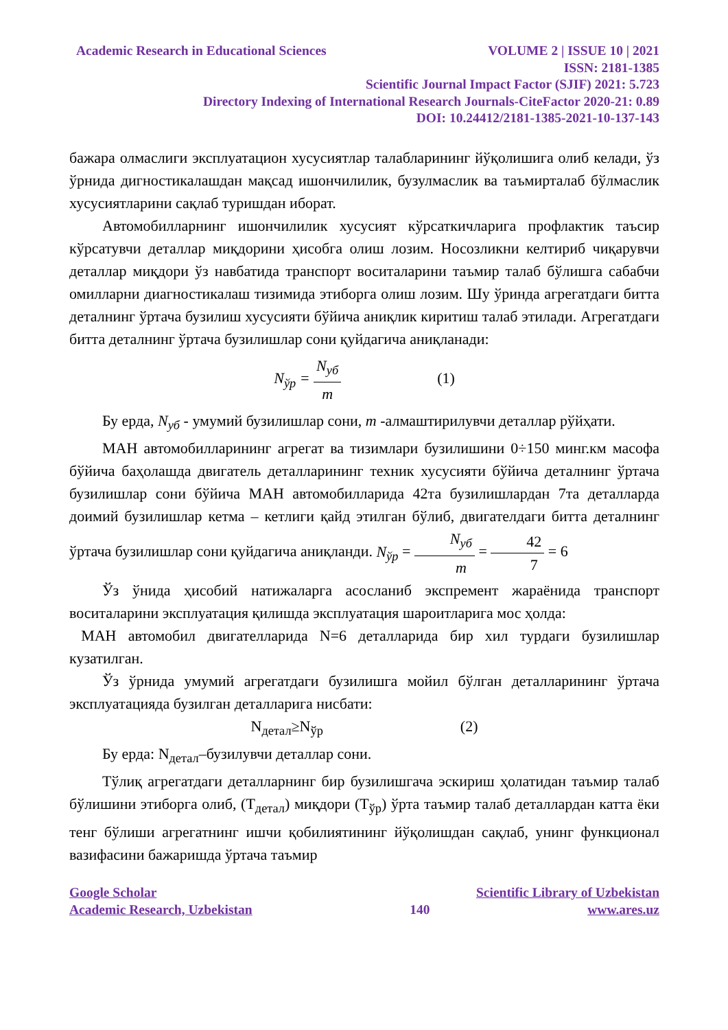Academic Research in Educational Sciences VOLUME 2 | ISSUE 10 | 2021
ISSN: 2181-1385
Scientific Journal Impact Factor (SJIF) 2021: 5.723
Directory Indexing of International Research Journals-CiteFactor 2020-21: 0.89
DOI: 10.24412/2181-1385-2021-10-137-143
бажара олмаслиги эксплуатацион хусусиятлар талабларининг йўқолишига олиб келади, ўз ўрнида дигностикалашдан мақсад ишончилилик, бузулмаслик ва таъмирталаб бўлмаслик хусусиятларини сақлаб туришдан иборат.
Автомобилларнинг ишончилилик хусусият кўрсаткичларига профлактик таъсир кўрсатувчи деталлар миқдорини ҳисобга олиш лозим. Носозликни келтириб чиқарувчи деталлар миқдори ўз навбатида транспорт воситаларини таъмир талаб бўлишга сабабчи омилларни диагностикалаш тизимида этиборга олиш лозим. Шу ўринда агрегатдаги битта деталнинг ўртача бузилиш хусусияти бўйича аниқлик киритиш талаб этилади. Агрегатдаги битта деталнинг ўртача бузилишлар сони қуйдагича аниқланади:
N<sub>ўр</sub> = N<sub>уб</sub> m (1)
Бу ерда, N<sub>уб</sub> - умумий бузилишлар сони, m -алмаштирилувчи деталлар рўйҳати.
МАН автомобилларининг агрегат ва тизимлари бузилишини 0÷150 минг.км масофа бўйича баҳолашда двигатель деталларининг техник хусусияти бўйича деталнинг ўртача бузилишлар сони бўйича МАН автомобилларида 42та бузилишлардан 7та деталларда доимий бузилишлар кетма – кетлиги қайд этилган бўлиб, двигателдаги битта деталнинг ўртача бузилишлар сони қуйдагича аниқланди. N<sub>ўр</sub> = N<sub>уб</sub> m = 42 7 = 6
Ўз ўнида ҳисобий натижаларга асосланиб экспремент жараёнида транспорт воситаларини эксплуатация қилишда эксплуатация шароитларига мос ҳолда:
МАН автомобил двигателларида N=6 деталларида бир хил турдаги бузилишлар кузатилган.
Ўз ўрнида умумий агрегатдаги бузилишга мойил бўлган деталларининг ўртача эксплуатацияда бузилган деталларига нисбати:
N<sub>детал</sub>≥N<sub>ўр</sub> (2)
Бу ерда: N<sub>детал</sub>–бузилувчи деталлар сони.
Тўлиқ агрегатдаги деталларнинг бир бузилишгача эскириш ҳолатидан таъмир талаб бўлишини этиборга олиб, (Т<sub>детал</sub>) миқдори (Т<sub>ўр</sub>) ўрта таъмир талаб деталлардан катта ёки тенг бўлиши агрегатнинг ишчи қобилиятининг йўқолишдан сақлаб, унинг функционал вазифасини бажаришда ўртача таъмир
Google Scholar Scientific Library of Uzbekistan
Academic Research, Uzbekistan 140 www.ares.uz